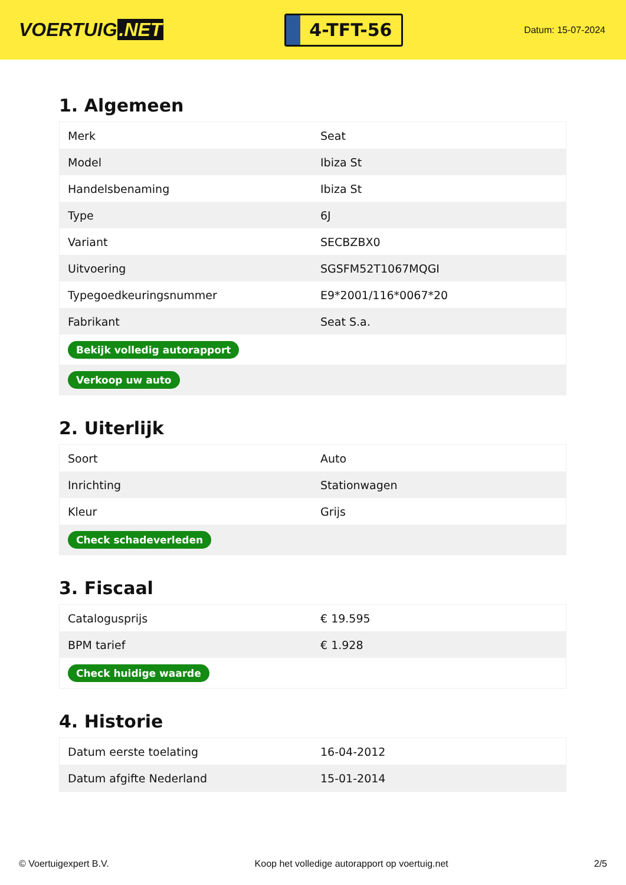VOERTUIG.NET
4-TFT-56
Datum: 15-07-2024
1. Algemeen
| Merk | Seat |
| Model | Ibiza St |
| Handelsbenaming | Ibiza St |
| Type | 6J |
| Variant | SECBZBX0 |
| Uitvoering | SGSFM52T1067MQGI |
| Typegoedkeuringsnummer | E9*2001/116*0067*20 |
| Fabrikant | Seat S.a. |
| Bekijk volledig autorapport | |
| Verkoop uw auto | |
2. Uiterlijk
| Soort | Auto |
| Inrichting | Stationwagen |
| Kleur | Grijs |
| Check schadeverleden | |
3. Fiscaal
| Catalogusprijs | € 19.595 |
| BPM tarief | € 1.928 |
| Check huidige waarde | |
4. Historie
| Datum eerste toelating | 16-04-2012 |
| Datum afgifte Nederland | 15-01-2014 |
© Voertuigexpert B.V. Koop het volledige autorapport op voertuig.net 2/5